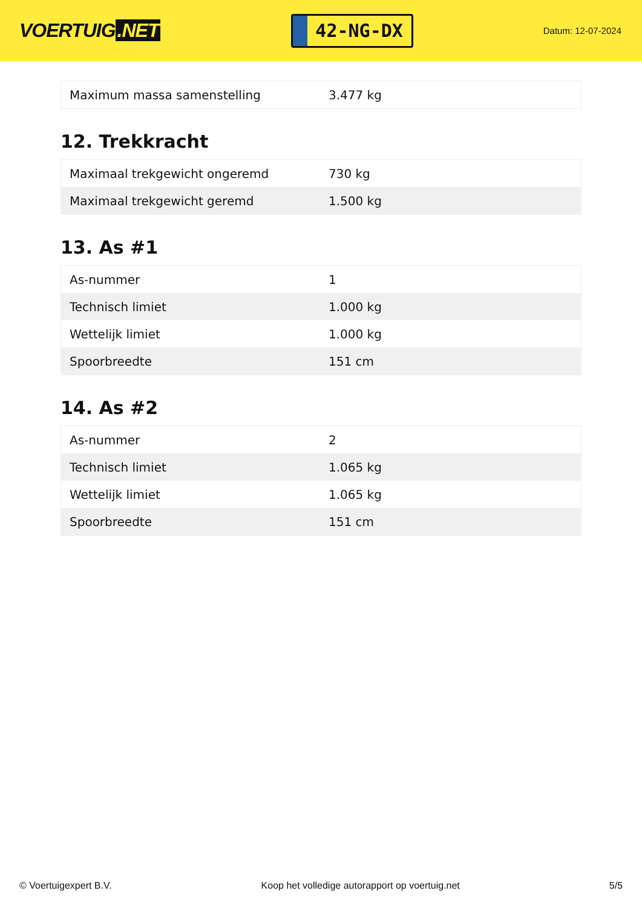VOERTUIG.NET
42-NG-DX
Datum: 12-07-2024
| Maximum massa samenstelling | 3.477 kg |
12. Trekkracht
| Maximaal trekgewicht ongeremd | 730 kg |
| Maximaal trekgewicht geremd | 1.500 kg |
13. As #1
| As-nummer | 1 |
| Technisch limiet | 1.000 kg |
| Wettelijk limiet | 1.000 kg |
| Spoorbreedte | 151 cm |
14. As #2
| As-nummer | 2 |
| Technisch limiet | 1.065 kg |
| Wettelijk limiet | 1.065 kg |
| Spoorbreedte | 151 cm |
© Voertuigexpert B.V. Koop het volledige autorapport op voertuig.net 5/5